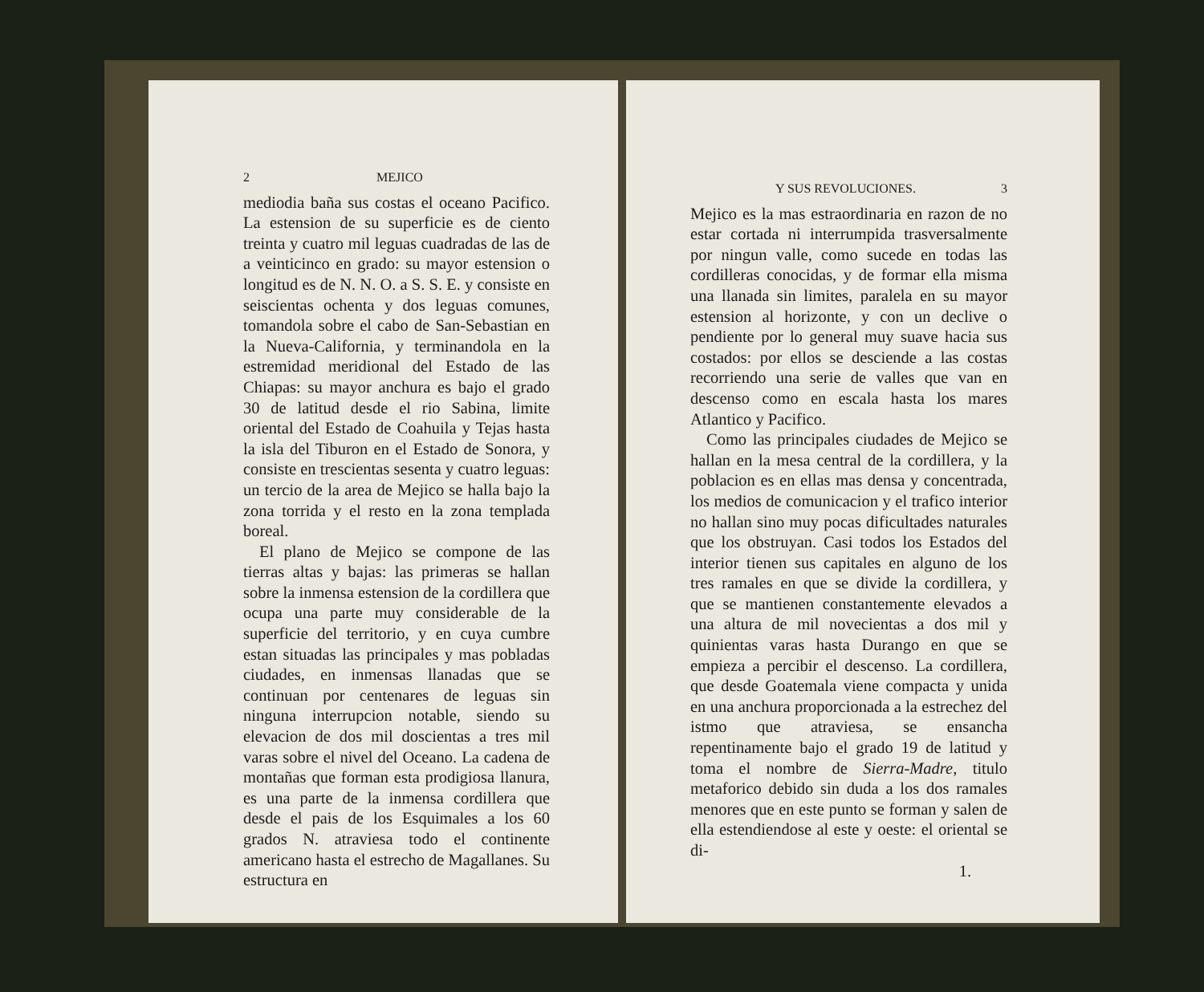2 MEJICO
mediodia baña sus costas el oceano Pacifico. La estension de su superficie es de ciento treinta y cuatro mil leguas cuadradas de las de a veinticinco en grado: su mayor estension o longitud es de N. N. O. a S. S. E. y consiste en seiscientas ochenta y dos leguas comunes, tomandola sobre el cabo de San-Sebastian en la Nueva-California, y terminandola en la estremidad meridional del Estado de las Chiapas: su mayor anchura es bajo el grado 30 de latitud desde el rio Sabina, limite oriental del Estado de Coahuila y Tejas hasta la isla del Tiburon en el Estado de Sonora, y consiste en trescientas sesenta y cuatro leguas: un tercio de la area de Mejico se halla bajo la zona torrida y el resto en la zona templada boreal.
El plano de Mejico se compone de las tierras altas y bajas: las primeras se hallan sobre la inmensa estension de la cordillera que ocupa una parte muy considerable de la superficie del territorio, y en cuya cumbre estan situadas las principales y mas pobladas ciudades, en inmensas llanadas que se continuan por centenares de leguas sin ninguna interrupcion notable, siendo su elevacion de dos mil doscientas a tres mil varas sobre el nivel del Oceano. La cadena de montañas que forman esta prodigiosa llanura, es una parte de la inmensa cordillera que desde el pais de los Esquimales a los 60 grados N. atraviesa todo el continente americano hasta el estrecho de Magallanes. Su estructura en
Y SUS REVOLUCIONES. 3
Mejico es la mas estraordinaria en razon de no estar cortada ni interrumpida trasversalmente por ningun valle, como sucede en todas las cordilleras conocidas, y de formar ella misma una llanada sin limites, paralela en su mayor estension al horizonte, y con un declive o pendiente por lo general muy suave hacia sus costados: por ellos se desciende a las costas recorriendo una serie de valles que van en descenso como en escala hasta los mares Atlantico y Pacifico.
Como las principales ciudades de Mejico se hallan en la mesa central de la cordillera, y la poblacion es en ellas mas densa y concentrada, los medios de comunicacion y el trafico interior no hallan sino muy pocas dificultades naturales que los obstruyan. Casi todos los Estados del interior tienen sus capitales en alguno de los tres ramales en que se divide la cordillera, y que se mantienen constantemente elevados a una altura de mil novecientas a dos mil y quinientas varas hasta Durango en que se empieza a percibir el descenso. La cordillera, que desde Goatemala viene compacta y unida en una anchura proporcionada a la estrechez del istmo que atraviesa, se ensancha repentinamente bajo el grado 19 de latitud y toma el nombre de Sierra-Madre, titulo metaforico debido sin duda a los dos ramales menores que en este punto se forman y salen de ella estendiendose al este y oeste: el oriental se di-
1.